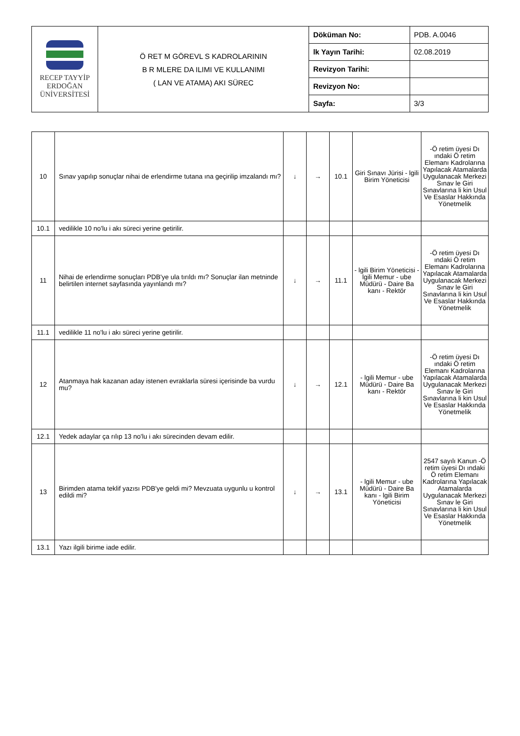| RECEP TAYYİP ERDOĞAN ÜNİVERSİTESİ | Ö RET M GÖREVL S KADROLARININ B R MLERE DA ILIMI VE KULLANIMI ( LAN VE ATAMA) AKI SÜREC | Döküman No: | PDB. A.0046 |
| | | lk Yayın Tarihi: | 02.08.2019 |
| | | Revizyon Tarihi: | |
| | | Revizyon No: | |
| | | Sayfa: | 3/3 |
| 10 | Sınav yapılıp sonuçlar nihai de erlendirme tutana ına geçirilip imzalandı mı? | ↓ | → | 10.1 | Giri Sınavı Jürisi - lgili Birim Yöneticisi | -Ö retim üyesi Dı ındaki Ö retim Elemanı Kadrolarına Yapılacak Atamalarda Uygulanacak Merkezi Sınav le Giri Sınavlarına li kin Usul Ve Esaslar Hakkında Yönetmelik |
| 10.1 | vedilikle 10 no'lu i akı süreci yerine getirilir. | | | | | |
| 11 | Nihai de erlendirme sonuçları PDB'ye ula tırıldı mı? Sonuçlar ilan metninde belirtilen internet sayfasında yayınlandı mı? | ↓ | → | 11.1 | - lgili Birim Yöneticisi - lgili Memur - ube Müdürü - Daire Ba kanı - Rektör | -Ö retim üyesi Dı ındaki Ö retim Elemanı Kadrolarına Yapılacak Atamalarda Uygulanacak Merkezi Sınav le Giri Sınavlarına li kin Usul Ve Esaslar Hakkında Yönetmelik |
| 11.1 | vedilikle 11 no'lu i akı süreci yerine getirilir. | | | | | |
| 12 | Atanmaya hak kazanan aday istenen evraklarla süresi içerisinde ba vurdu mu? | ↓ | → | 12.1 | - lgili Memur - ube Müdürü - Daire Ba kanı - Rektör | -Ö retim üyesi Dı ındaki Ö retim Elemanı Kadrolarına Yapılacak Atamalarda Uygulanacak Merkezi Sınav le Giri Sınavlarına li kin Usul Ve Esaslar Hakkında Yönetmelik |
| 12.1 | Yedek adaylar ça rılıp 13 no'lu i akı sürecinden devam edilir. | | | | | |
| 13 | Birimden atama teklif yazısı PDB'ye geldi mi? Mevzuata uygunlu u kontrol edildi mi? | ↓ | → | 13.1 | - lgili Memur - ube Müdürü - Daire Ba kanı - lgili Birim Yöneticisi | 2547 sayılı Kanun -Ö retim üyesi Dı ındaki Ö retim Elemanı Kadrolarına Yapılacak Atamalarda Uygulanacak Merkezi Sınav le Giri Sınavlarına li kin Usul Ve Esaslar Hakkında Yönetmelik |
| 13.1 | Yazı ilgili birime iade edilir. | | | | | |